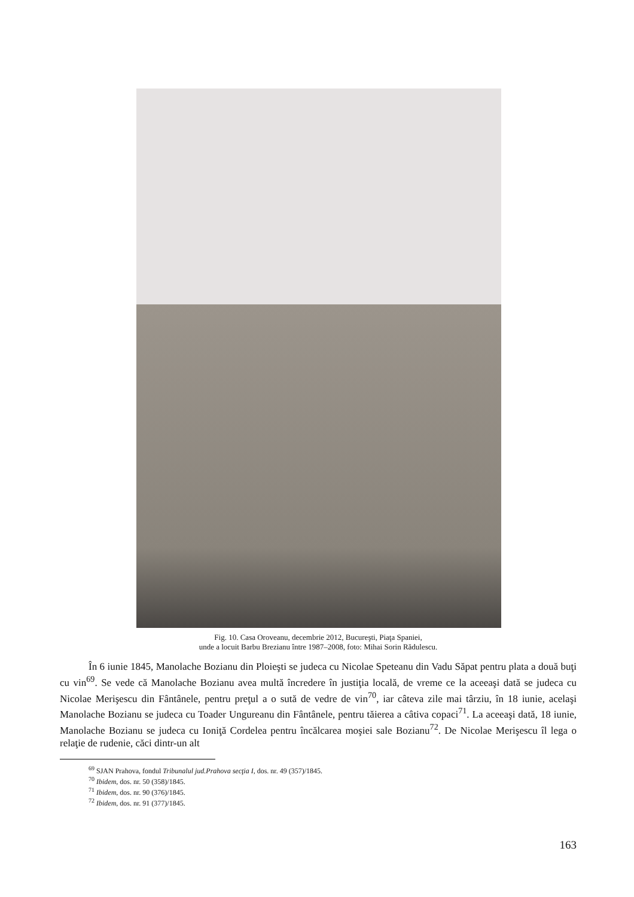Fig. 10. Casa Oroveanu, decembrie 2012, Bucureşti, Piaţa Spaniei,
unde a locuit Barbu Brezianu între 1987–2008, foto: Mihai Sorin Rădulescu.
În 6 iunie 1845, Manolache Bozianu din Ploieşti se judeca cu Nicolae Speteanu din Vadu Săpat pentru plata a două buţi cu vin<sup>69</sup>. Se vede că Manolache Bozianu avea multă încredere în justiţia locală, de vreme ce la aceeaşi dată se judeca cu Nicolae Merişescu din Fântânele, pentru preţul a o sută de vedre de vin<sup>70</sup>, iar câteva zile mai târziu, în 18 iunie, acelaşi Manolache Bozianu se judeca cu Toader Ungureanu din Fântânele, pentru tăierea a câtiva copaci<sup>71</sup>. La aceeaşi dată, 18 iunie, Manolache Bozianu se judeca cu Ioniţă Cordelea pentru încălcarea moşiei sale Bozianu<sup>72</sup>. De Nicolae Merişescu îl lega o relaţie de rudenie, căci dintr-un alt
<sup>69</sup> SJAN Prahova, fondul Tribunalul jud.Prahova secţia I, dos. nr. 49 (357)/1845.
<sup>70</sup> Ibidem, dos. nr. 50 (358)/1845.
<sup>71</sup> Ibidem, dos. nr. 90 (376)/1845.
<sup>72</sup> Ibidem, dos. nr. 91 (377)/1845.
163